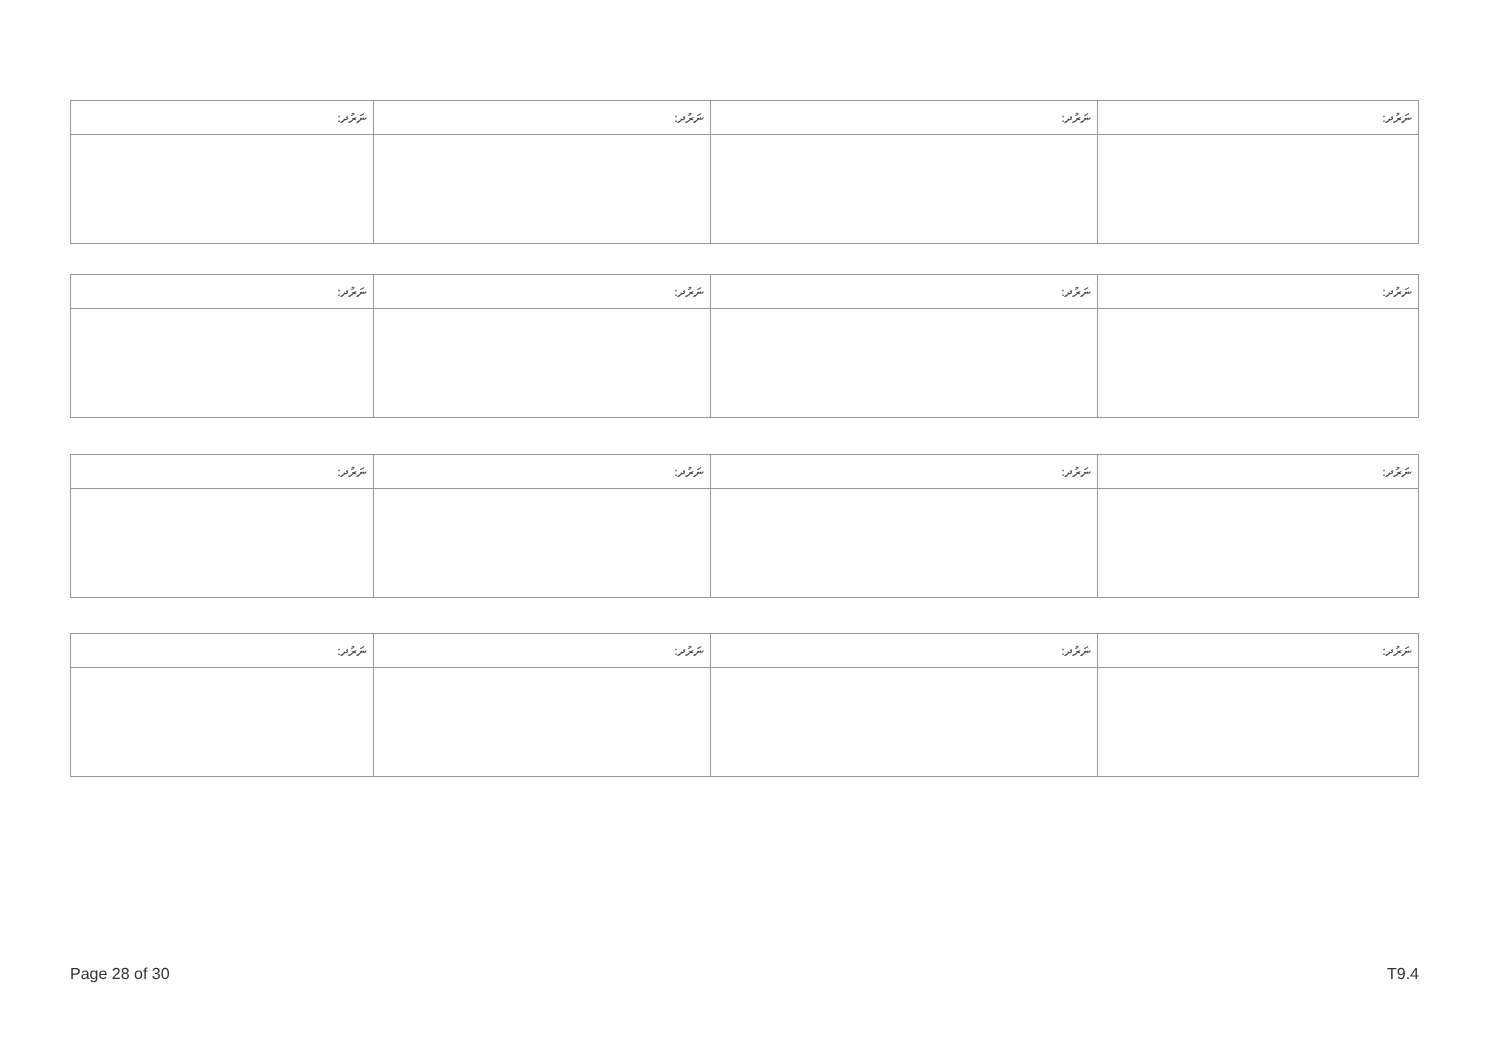| ނަރުދ: | ނަރުދ: | ނަރުދ: | ނަރުދ: |
| --- | --- | --- | --- |
| ނަރުދ: | ނަރުދ: | ނަރުދ: | ނަރުދ: |
| --- | --- | --- | --- |
| ނަރުދ: | ނަރުދ: | ނަރުދ: | ނަރުދ: |
| --- | --- | --- | --- |
| ނަރުދ: | ނަރުދ: | ނަރުދ: | ނަރުދ: |
| --- | --- | --- | --- |
Page 28 of 30 T9.4